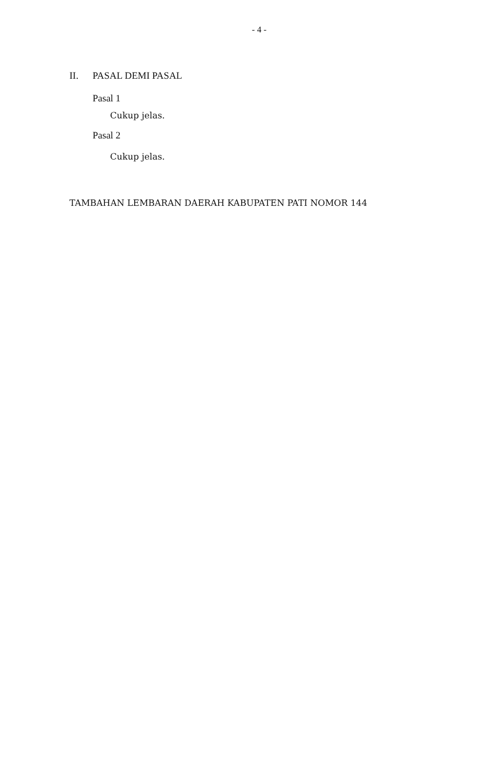- 4 -
II. PASAL DEMI PASAL
Pasal 1
Cukup jelas.
Pasal 2
Cukup jelas.
TAMBAHAN LEMBARAN DAERAH KABUPATEN PATI NOMOR 144